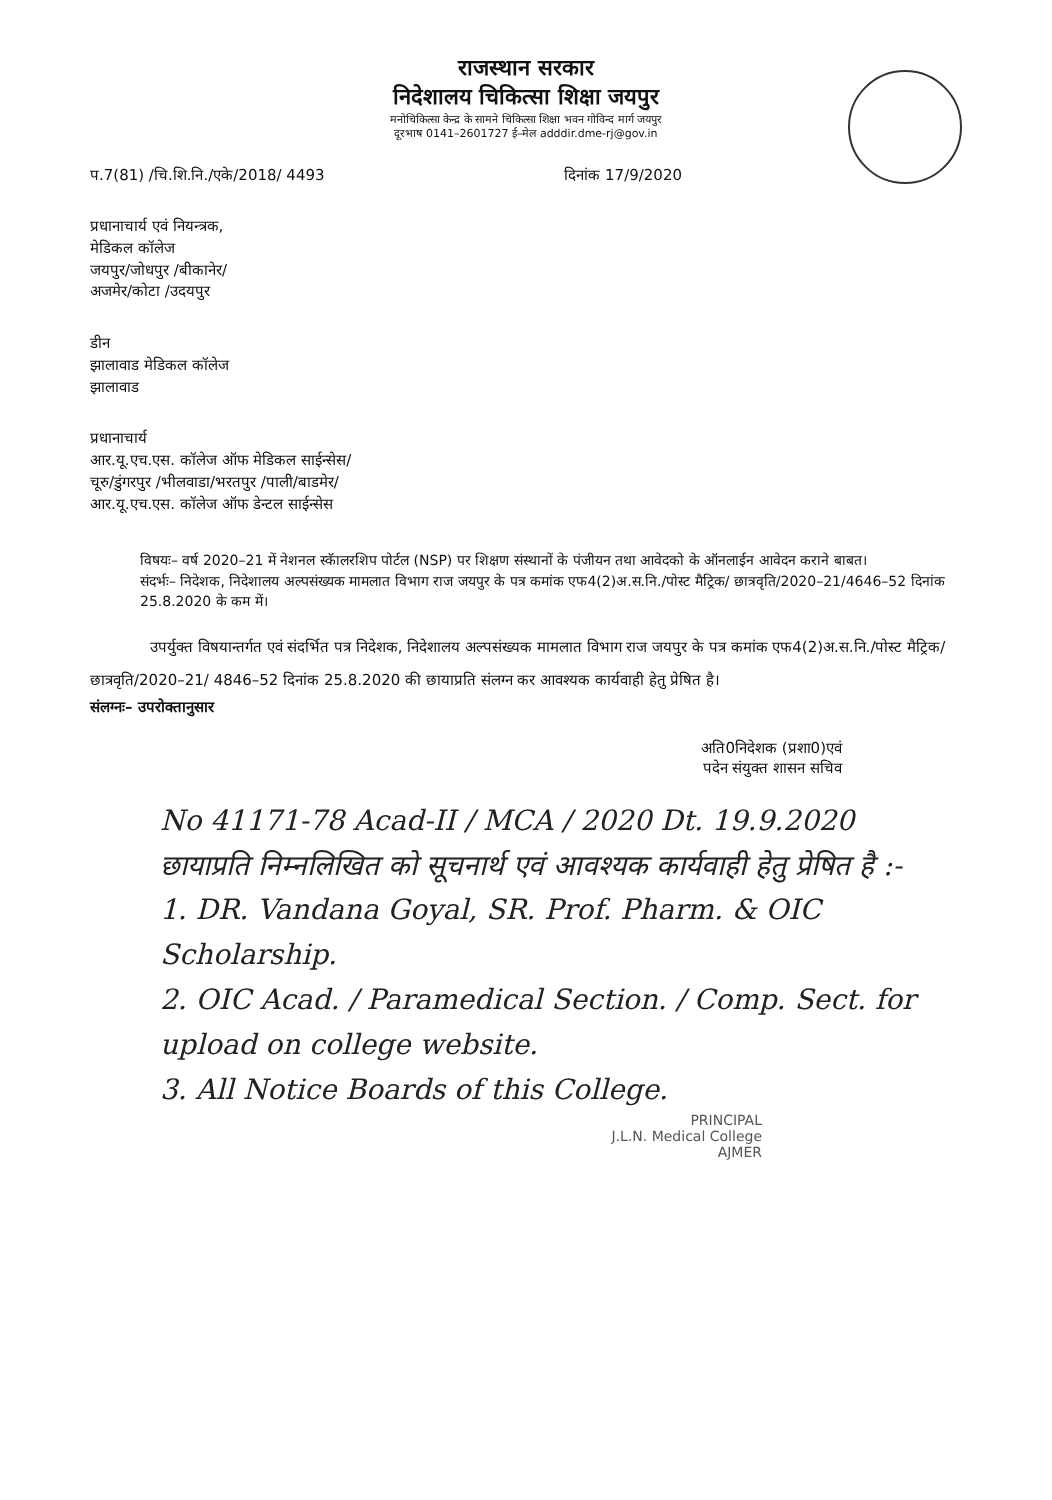राजस्थान सरकार
निदेशालय चिकित्सा शिक्षा जयपुर
मनोचिकित्सा केन्द्र के सामने चिकित्सा शिक्षा भवन गोविन्द मार्ग जयपुर
दूरभाष 0141–2601727 ई–मेल adddir.dme-rj@gov.in
प.7(81) /चि.शि.नि./एके/2018/ 4493 दिनांक 17/9/2020
प्रधानाचार्य एवं नियन्त्रक,
मेडिकल कॉलेज
जयपुर/जोधपुर /बीकानेर/
अजमेर/कोटा /उदयपुर
डीन
झालावाड मेडिकल कॉलेज
झालावाड
प्रधानाचार्य
आर.यू.एच.एस. कॉलेज ऑफ मेडिकल साईन्सेस/
चूरु/डुंगरपुर /भीलवाडा/भरतपुर /पाली/बाडमेर/
आर.यू.एच.एस. कॉलेज ऑफ डेन्टल साईन्सेस
विषयः– वर्ष 2020–21 में नेशनल स्कॅालरशिप पोर्टल (NSP) पर शिक्षण संस्थानों के पंजीयन तथा आवेदको के ऑनलाईन आवेदन कराने बाबत।
संदर्भः– निदेशक, निदेशालय अल्पसंख्यक मामलात विभाग राज जयपुर के पत्र कमांक एफ4(2)अ.स.नि./पोस्ट मैट्रिक/ छात्रवृति/2020–21/4646–52 दिनांक 25.8.2020 के कम में।
उपर्युक्त विषयान्तर्गत एवं संदर्भित पत्र निदेशक, निदेशालय अल्पसंख्यक मामलात विभाग राज जयपुर के पत्र कमांक एफ4(2)अ.स.नि./पोस्ट मैट्रिक/ छात्रवृति/2020–21/ 4846–52 दिनांक 25.8.2020 की छायाप्रति संलग्न कर आवश्यक कार्यवाही हेतु प्रेषित है।
संलग्नः– उपरोक्तानुसार
अति0निदेशक (प्रशा0)एवं
पदेन संयुक्त शासन सचिव
No 41171-78 Acad-II / MCA / 2020 Dt. 19.9.2020
छायाप्रति निम्नलिखित को सूचनार्थ एवं आवश्यक कार्यवाही हेतु प्रेषित है :-
1. DR. Vandana Goyal, SR. Prof. Pharm. & OIC Scholarship.
2. OIC Acad. / Paramedical Section. / Comp. Sect. for upload on college website.
3. All Notice Boards of this College.
PRINCIPAL
J.L.N. Medical College
AJMER